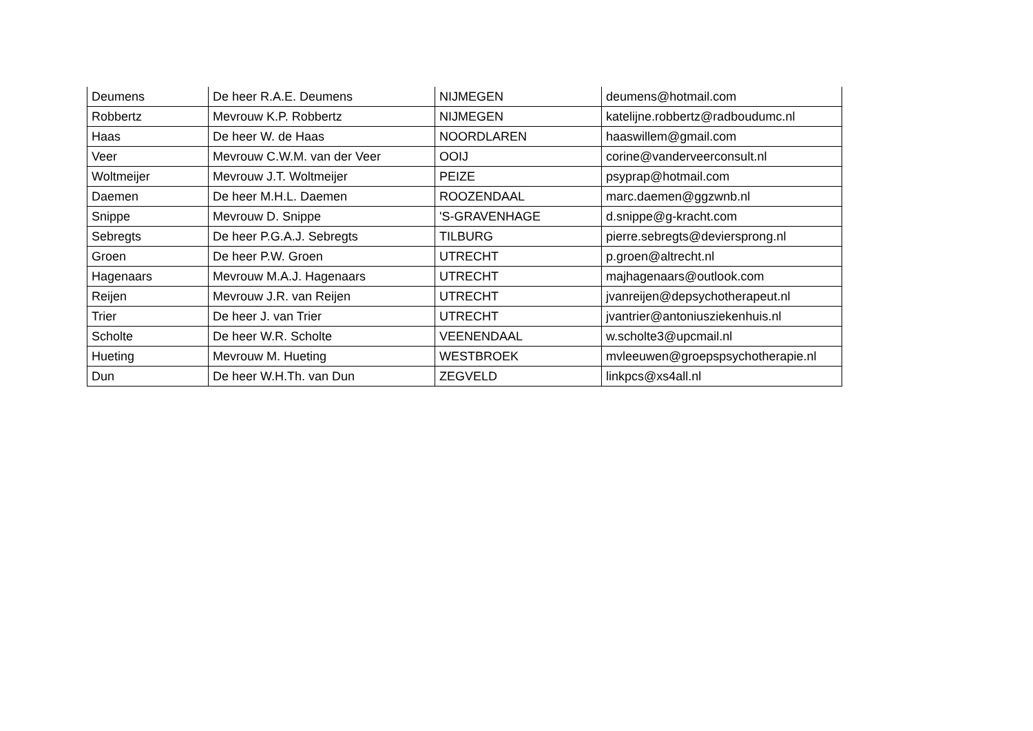| Deumens | De heer R.A.E. Deumens | NIJMEGEN | deumens@hotmail.com |
| Robbertz | Mevrouw K.P. Robbertz | NIJMEGEN | katelijne.robbertz@radboudumc.nl |
| Haas | De heer W. de Haas | NOORDLAREN | haaswillem@gmail.com |
| Veer | Mevrouw C.W.M. van der Veer | OOIJ | corine@vanderveerconsult.nl |
| Woltmeijer | Mevrouw J.T. Woltmeijer | PEIZE | psyprap@hotmail.com |
| Daemen | De heer M.H.L. Daemen | ROOZENDAAL | marc.daemen@ggzwnb.nl |
| Snippe | Mevrouw D. Snippe | 'S-GRAVENHAGE | d.snippe@g-kracht.com |
| Sebregts | De heer P.G.A.J. Sebregts | TILBURG | pierre.sebregts@deviersprong.nl |
| Groen | De heer P.W. Groen | UTRECHT | p.groen@altrecht.nl |
| Hagenaars | Mevrouw M.A.J. Hagenaars | UTRECHT | majhagenaars@outlook.com |
| Reijen | Mevrouw J.R. van Reijen | UTRECHT | jvanreijen@depsychotherapeut.nl |
| Trier | De heer J. van Trier | UTRECHT | jvantrier@antoniusziekenhuis.nl |
| Scholte | De heer W.R. Scholte | VEENENDAAL | w.scholte3@upcmail.nl |
| Hueting | Mevrouw M. Hueting | WESTBROEK | mvleeuwen@groepspsychotherapie.nl |
| Dun | De heer W.H.Th. van Dun | ZEGVELD | linkpcs@xs4all.nl |